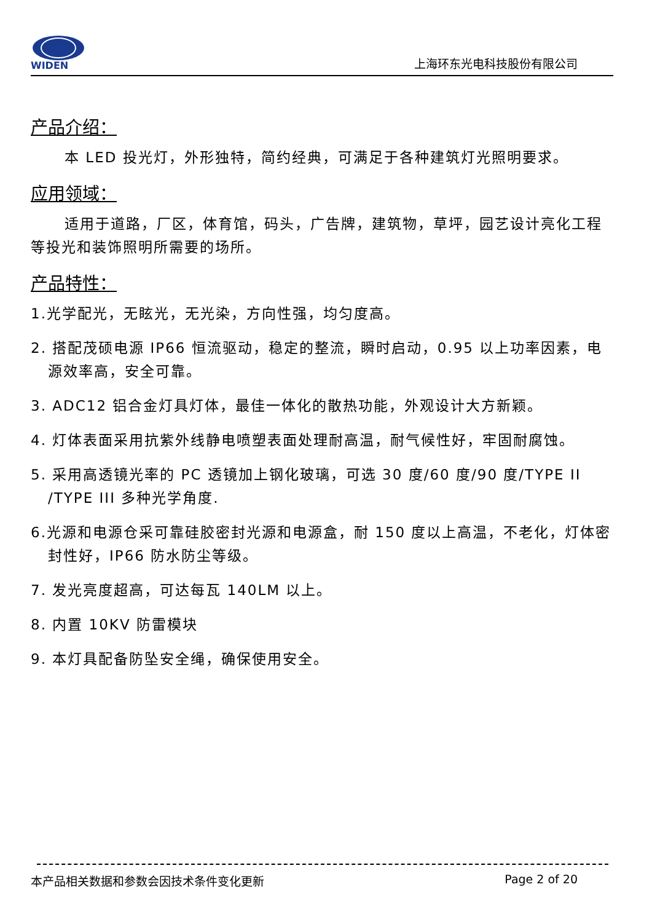WIDEN
上海环东光电科技股份有限公司
产品介绍：
本 LED 投光灯，外形独特，简约经典，可满足于各种建筑灯光照明要求。
应用领域：
适用于道路，厂区，体育馆，码头，广告牌，建筑物，草坪，园艺设计亮化工程等投光和装饰照明所需要的场所。
产品特性：
1.光学配光，无眩光，无光染，方向性强，均匀度高。
2. 搭配茂硕电源 IP66 恒流驱动，稳定的整流，瞬时启动，0.95 以上功率因素，电源效率高，安全可靠。
3. ADC12 铝合金灯具灯体，最佳一体化的散热功能，外观设计大方新颖。
4. 灯体表面采用抗紫外线静电喷塑表面处理耐高温，耐气候性好，牢固耐腐蚀。
5. 采用高透镜光率的 PC 透镜加上钢化玻璃，可选 30 度/60 度/90 度/TYPE II /TYPE III 多种光学角度.
6.光源和电源仓采可靠硅胶密封光源和电源盒，耐 150 度以上高温，不老化，灯体密封性好，IP66 防水防尘等级。
7. 发光亮度超高，可达每瓦 140LM 以上。
8. 内置 10KV 防雷模块
9. 本灯具配备防坠安全绳，确保使用安全。
本产品相关数据和参数会因技术条件变化更新 Page 2 of 20